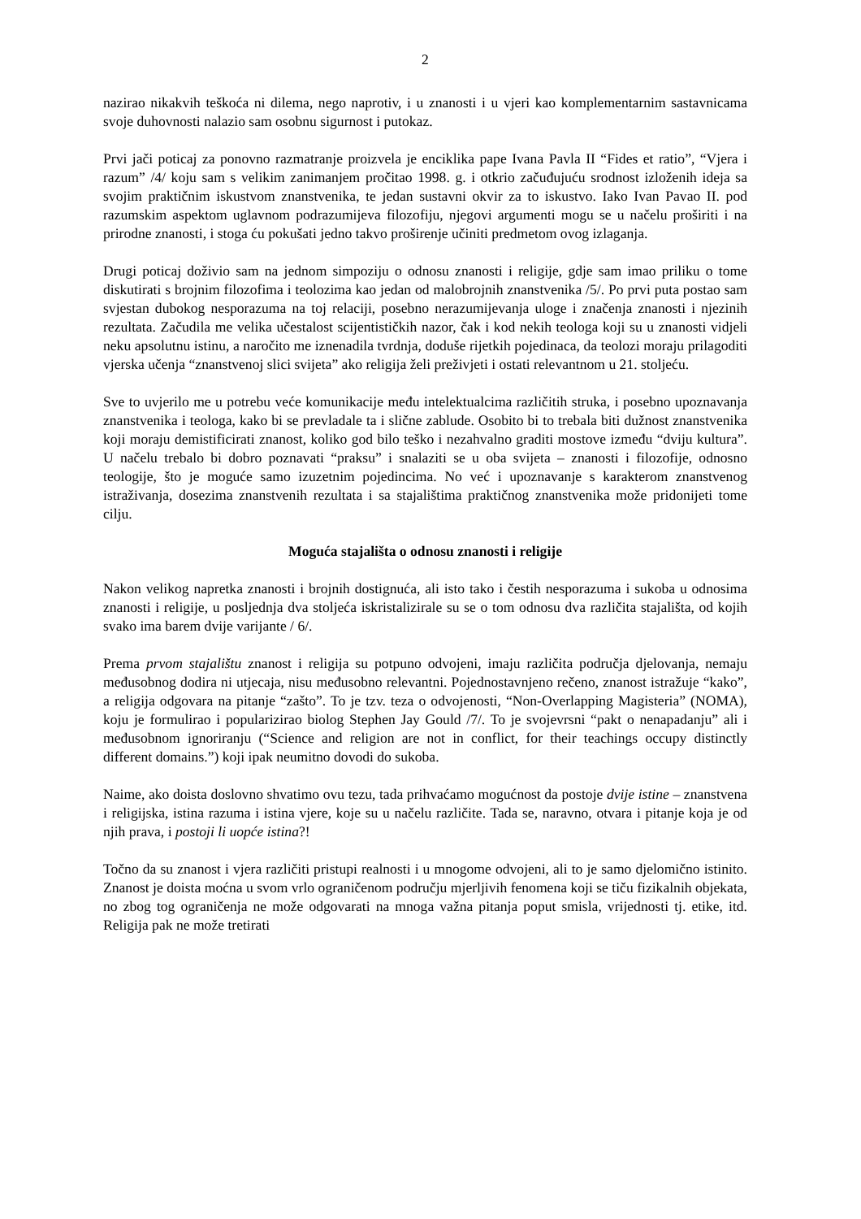2
nazirao nikakvih teškoća ni dilema, nego naprotiv, i u znanosti i u vjeri kao komplementarnim sastavnicama svoje duhovnosti nalazio sam osobnu sigurnost i putokaz.
Prvi jači poticaj za ponovno razmatranje proizvela je enciklika pape Ivana Pavla II “Fides et ratio”, “Vjera i razum” /4/ koju sam s velikim zanimanjem pročitao 1998. g. i otkrio začuđujuću srodnost izloženih ideja sa svojim praktičnim iskustvom znanstvenika, te jedan sustavni okvir za to iskustvo. Iako Ivan Pavao II. pod razumskim aspektom uglavnom podrazumijeva filozofiju, njegovi argumenti mogu se u načelu proširiti i na prirodne znanosti, i stoga ću pokušati jedno takvo proširenje učiniti predmetom ovog izlaganja.
Drugi poticaj doživio sam na jednom simpoziju o odnosu znanosti i religije, gdje sam imao priliku o tome diskutirati s brojnim filozofima i teolozima kao jedan od malobrojnih znanstvenika /5/. Po prvi puta postao sam svjestan dubokog nesporazuma na toj relaciji, posebno nerazumijevanja uloge i značenja znanosti i njezinih rezultata. Začudila me velika učestalost scijentističkih nazor, čak i kod nekih teologa koji su u znanosti vidjeli neku apsolutnu istinu, a naročito me iznenadila tvrdnja, doduše rijetkih pojedinaca, da teolozi moraju prilagoditi vjerska učenja “znanstvenoj slici svijeta” ako religija želi preživjeti i ostati relevantnom u 21. stoljeću.
Sve to uvjerilo me u potrebu veće komunikacije među intelektualcima različitih struka, i posebno upoznavanja znanstvenika i teologa, kako bi se prevladale ta i slične zablude. Osobito bi to trebala biti dužnost znanstvenika koji moraju demistificirati znanost, koliko god bilo teško i nezahvalno graditi mostove između “dviju kultura”. U načelu trebalo bi dobro poznavati “praksu” i snalaziti se u oba svijeta – znanosti i filozofije, odnosno teologije, što je moguće samo izuzetnim pojedincima. No već i upoznavanje s karakterom znanstvenog istraživanja, dosezima znanstvenih rezultata i sa stajalištima praktičnog znanstvenika može pridonijeti tome cilju.
Moguća stajališta o odnosu znanosti i religije
Nakon velikog napretka znanosti i brojnih dostignuća, ali isto tako i čestih nesporazuma i sukoba u odnosima znanosti i religije, u posljednja dva stoljeća iskristalizirale su se o tom odnosu dva različita stajališta, od kojih svako ima barem dvije varijante / 6/.
Prema prvom stajalištu znanost i religija su potpuno odvojeni, imaju različita područja djelovanja, nemaju međusobnog dodira ni utjecaja, nisu međusobno relevantni. Pojednostavnjeno rečeno, znanost istražuje “kako”, a religija odgovara na pitanje “zašto”. To je tzv. teza o odvojenosti, “Non-Overlapping Magisteria” (NOMA), koju je formulirao i popularizirao biolog Stephen Jay Gould /7/. To je svojevrsni “pakt o nenapadanju” ali i međusobnom ignoriranju (“Science and religion are not in conflict, for their teachings occupy distinctly different domains.”) koji ipak neumitno dovodi do sukoba.
Naime, ako doista doslovno shvatimo ovu tezu, tada prihvaćamo mogućnost da postoje dvije istine – znanstvena i religijska, istina razuma i istina vjere, koje su u načelu različite. Tada se, naravno, otvara i pitanje koja je od njih prava, i postoji li uopće istina?!
Točno da su znanost i vjera različiti pristupi realnosti i u mnogome odvojeni, ali to je samo djelomično istinito. Znanost je doista moćna u svom vrlo ograničenom području mjerljivih fenomena koji se tiču fizikalnih objekata, no zbog tog ograničenja ne može odgovarati na mnoga važna pitanja poput smisla, vrijednosti tj. etike, itd. Religija pak ne može tretirati